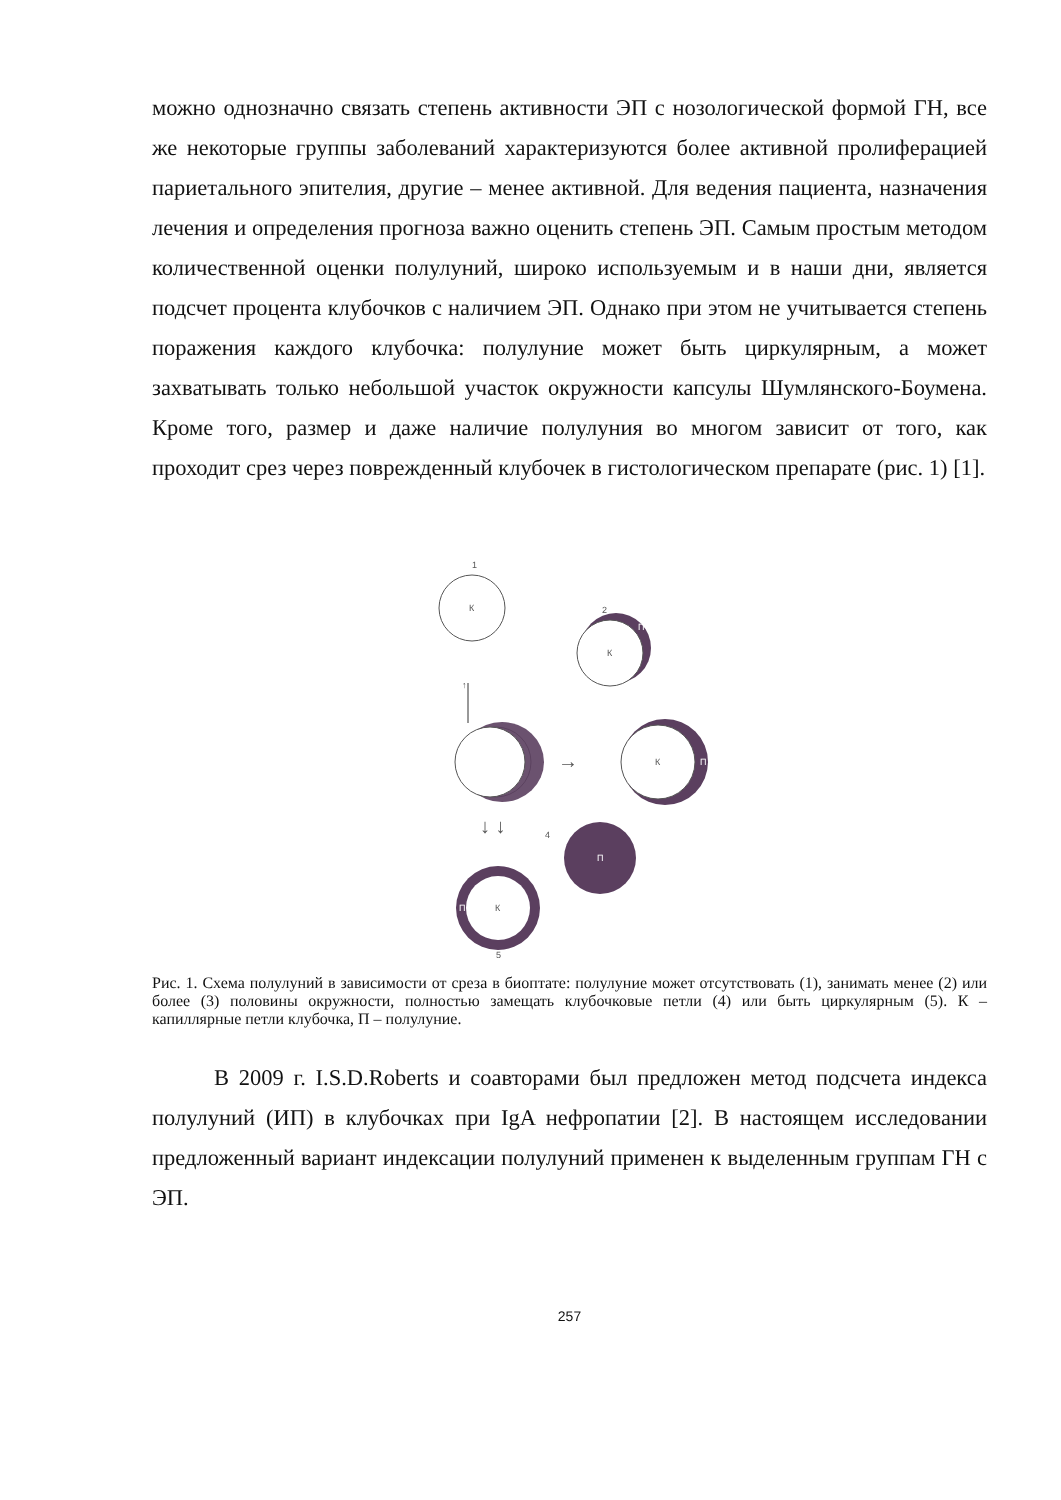можно однозначно связать степень активности ЭП с нозологической формой ГН, все же некоторые группы заболеваний характеризуются более активной пролиферацией париетального эпителия, другие – менее активной. Для ведения пациента, назначения лечения и определения прогноза важно оценить степень ЭП. Самым простым методом количественной оценки полулуний, широко используемым и в наши дни, является подсчет процента клубочков с наличием ЭП. Однако при этом не учитывается степень поражения каждого клубочка: полулуние может быть циркулярным, а может захватывать только небольшой участок окружности капсулы Шумлянского-Боумена. Кроме того, размер и даже наличие полулуния во многом зависит от того, как проходит срез через поврежденный клубочек в гистологическом препарате (рис. 1) [1].
1
К
2
К
П
↑
→
К
П
↓ ↓
4
П
К
П
5
Рис. 1. Схема полулуний в зависимости от среза в биоптате: полулуние может отсутствовать (1), занимать менее (2) или более (3) половины окружности, полностью замещать клубочковые петли (4) или быть циркулярным (5). К – капиллярные петли клубочка, П – полулуние.
В 2009 г. I.S.D.Roberts и соавторами был предложен метод подсчета индекса полулуний (ИП) в клубочках при IgA нефропатии [2]. В настоящем исследовании предложенный вариант индексации полулуний применен к выделенным группам ГН с ЭП.
257